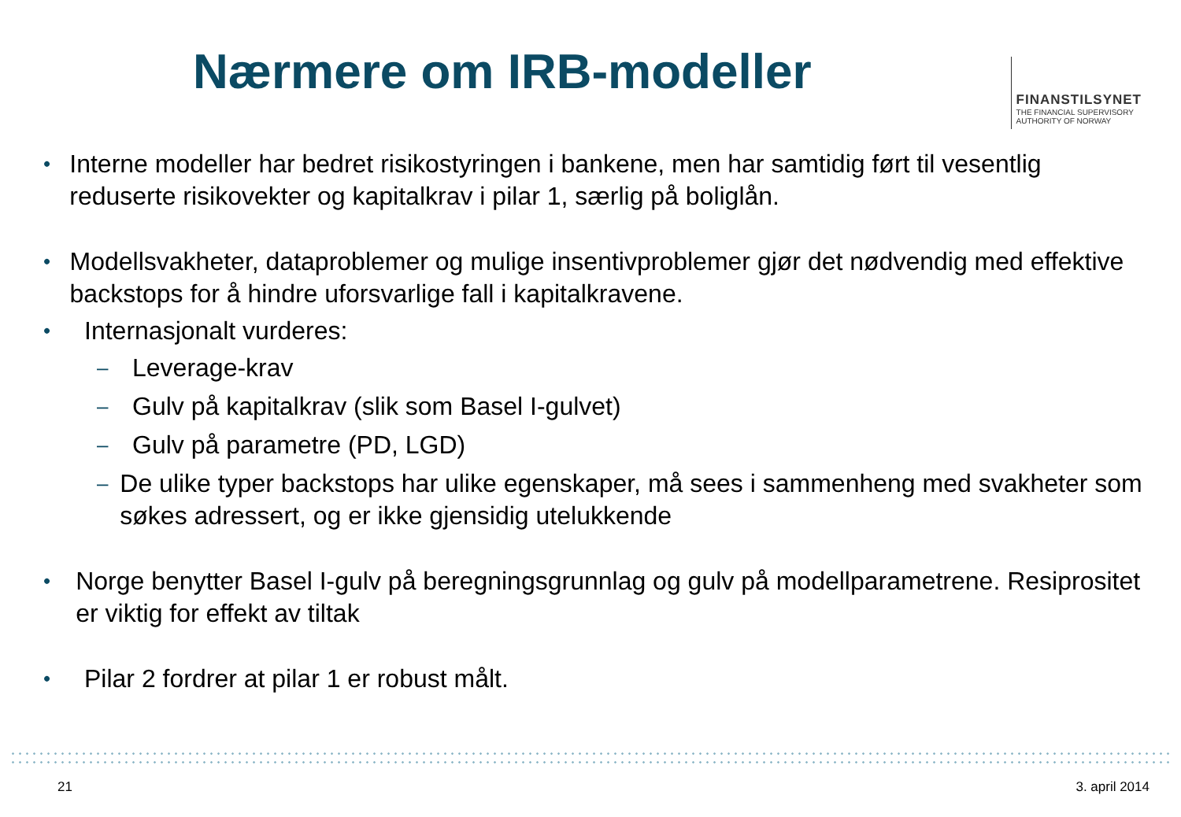Nærmere om IRB-modeller
FINANSTILSYNET
THE FINANCIAL SUPERVISORY
AUTHORITY OF NORWAY
• Interne modeller har bedret risikostyringen i bankene, men har samtidig ført til vesentlig reduserte risikovekter og kapitalkrav i pilar 1, særlig på boliglån.
• Modellsvakheter, dataproblemer og mulige insentivproblemer gjør det nødvendig med effektive backstops for å hindre uforsvarlige fall i kapitalkravene.
• Internasjonalt vurderes:
– Leverage-krav
– Gulv på kapitalkrav (slik som Basel I-gulvet)
– Gulv på parametre (PD, LGD)
– De ulike typer backstops har ulike egenskaper, må sees i sammenheng med svakheter som søkes adressert, og er ikke gjensidig utelukkende
• Norge benytter Basel I-gulv på beregningsgrunnlag og gulv på modellparametrene. Resiprositet er viktig for effekt av tiltak
• Pilar 2 fordrer at pilar 1 er robust målt.
21 3. april 2014